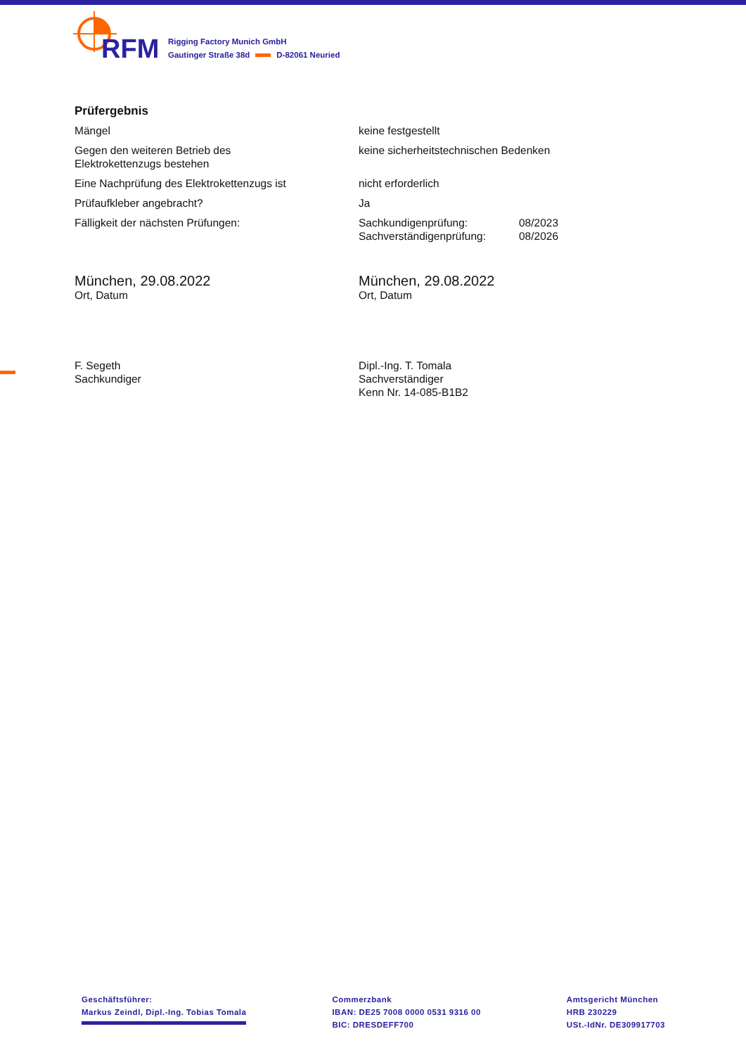RFM
Rigging Factory Munich GmbH
Gautinger Straße 38d D-82061 Neuried
Prüfergebnis
| Mängel | keine festgestellt | |
| Gegen den weiteren Betrieb des Elektrokettenzugs bestehen | keine sicherheitstechnischen Bedenken | |
| Eine Nachprüfung des Elektrokettenzugs ist | nicht erforderlich | |
| Prüfaufkleber angebracht? | Ja | |
| Fälligkeit der nächsten Prüfungen: | Sachkundigenprüfung: Sachverständigenprüfung: | 08/2023 08/2026 |
| München, 29.08.2022 Ort, Datum | München, 29.08.2022 Ort, Datum |
| F. Segeth Sachkundiger | Dipl.-Ing. T. Tomala Sachverständiger Kenn Nr. 14-085-B1B2 |
Geschäftsführer:
Markus Zeindl, Dipl.-Ing. Tobias Tomala
Commerzbank
IBAN: DE25 7008 0000 0531 9316 00
BIC: DRESDEFF700
Amtsgericht München
HRB 230229
USt.-IdNr. DE309917703